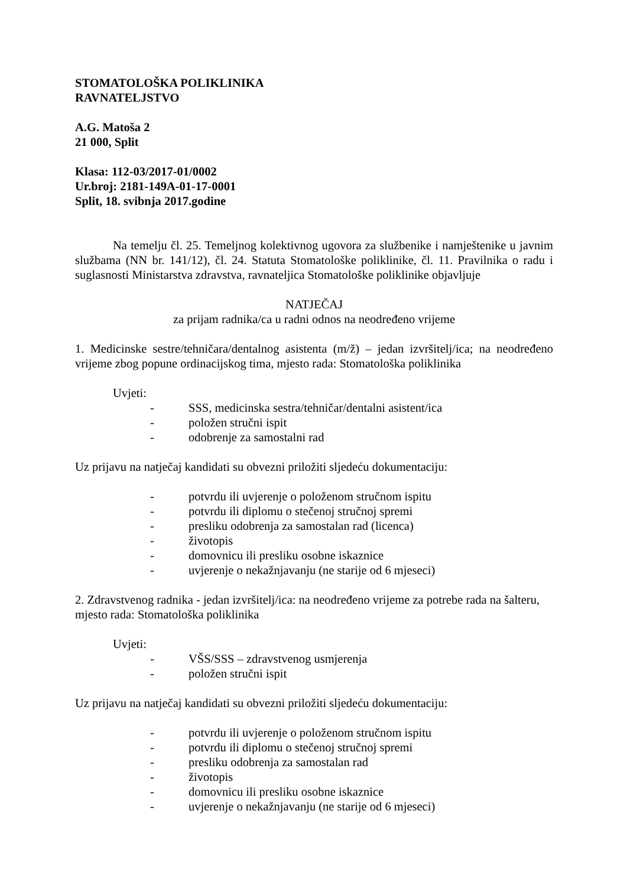STOMATOLOŠKA POLIKLINIKA
RAVNATELJSTVO
A.G. Matoša 2
21 000, Split
Klasa: 112-03/2017-01/0002
Ur.broj: 2181-149A-01-17-0001
Split, 18. svibnja 2017.godine
Na temelju čl. 25. Temeljnog kolektivnog ugovora za službenike i namještenike u javnim službama (NN br. 141/12), čl. 24. Statuta Stomatološke poliklinike, čl. 11. Pravilnika o radu i suglasnosti Ministarstva zdravstva, ravnateljica Stomatološke poliklinike objavljuje
NATJEČAJ
za prijam radnika/ca u radni odnos na neodređeno vrijeme
1. Medicinske sestre/tehničara/dentalnog asistenta (m/ž) – jedan izvršitelj/ica; na neodređeno vrijeme zbog popune ordinacijskog tima, mjesto rada: Stomatološka poliklinika
Uvjeti:
- SSS, medicinska sestra/tehničar/dentalni asistent/ica
- položen stručni ispit
- odobrenje za samostalni rad
Uz prijavu na natječaj kandidati su obvezni priložiti sljedeću dokumentaciju:
- potvrdu ili uvjerenje o položenom stručnom ispitu
- potvrdu ili diplomu o stečenoj stručnoj spremi
- presliku odobrenja za samostalan rad (licenca)
- životopis
- domovnicu ili presliku osobne iskaznice
- uvjerenje o nekažnjavanju (ne starije od 6 mjeseci)
2. Zdravstvenog radnika - jedan izvršitelj/ica: na neodređeno vrijeme za potrebe rada na šalteru, mjesto rada: Stomatološka poliklinika
Uvjeti:
- VŠS/SSS – zdravstvenog usmjerenja
- položen stručni ispit
Uz prijavu na natječaj kandidati su obvezni priložiti sljedeću dokumentaciju:
- potvrdu ili uvjerenje o položenom stručnom ispitu
- potvrdu ili diplomu o stečenoj stručnoj spremi
- presliku odobrenja za samostalan rad
- životopis
- domovnicu ili presliku osobne iskaznice
- uvjerenje o nekažnjavanju (ne starije od 6 mjeseci)